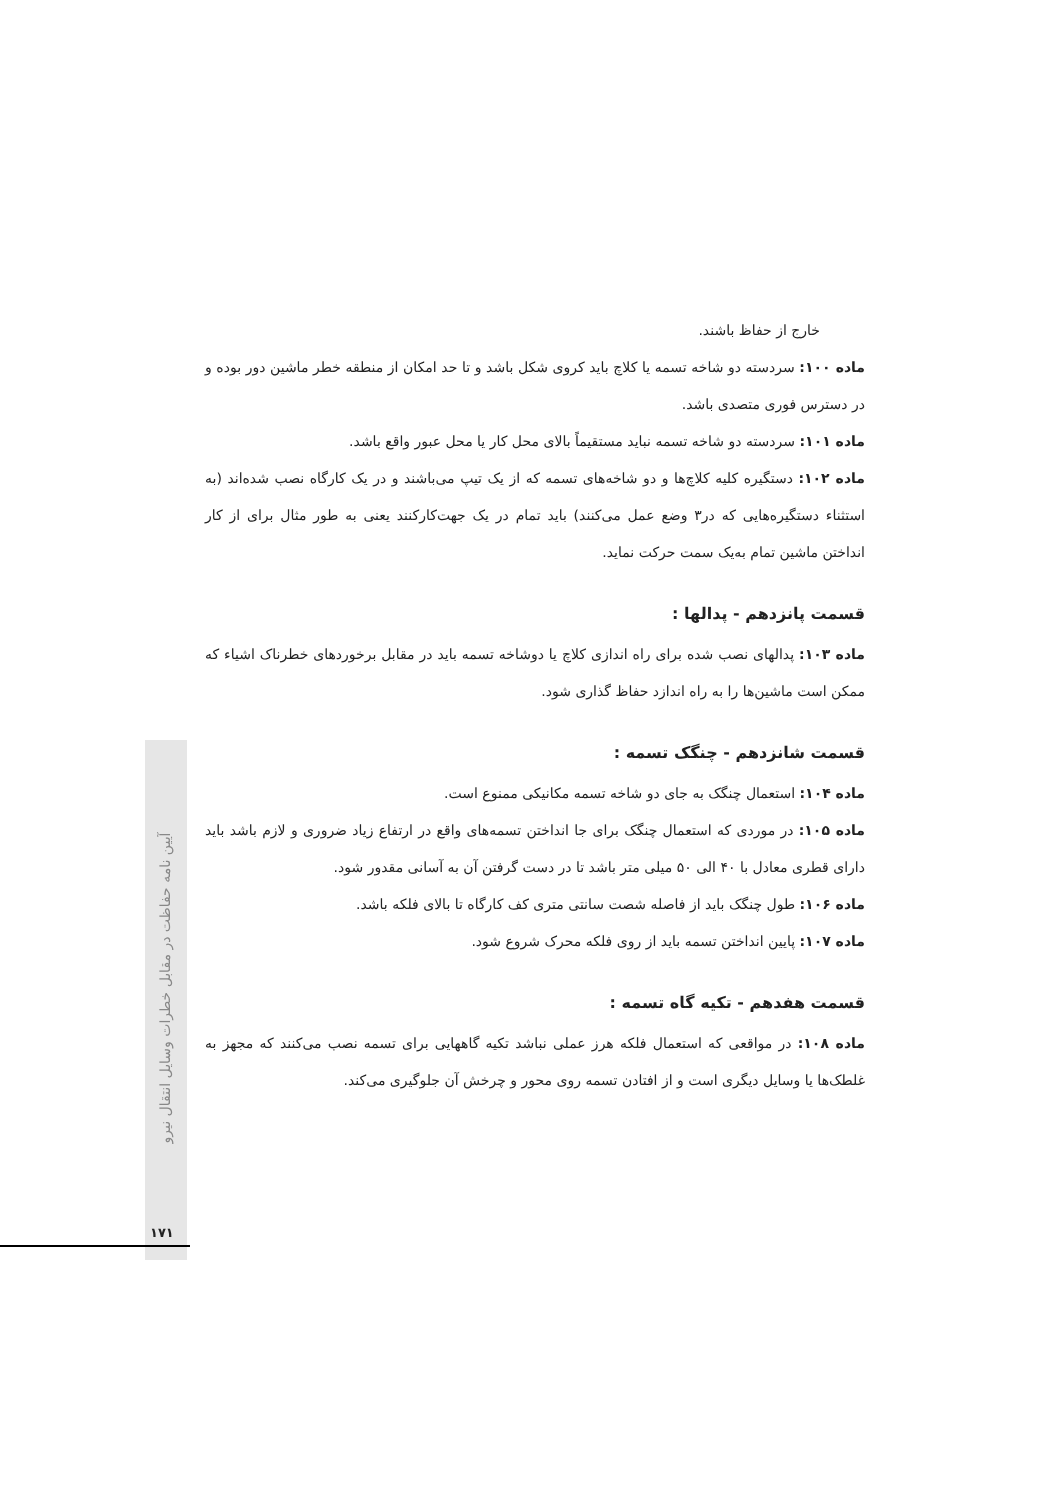آیین نامه حفاظت در مقابل خطرات وسایل انتقال نیرو
۱۷۱
خارج از حفاظ باشند.
ماده ۱۰۰: سردسته دو شاخه تسمه یا کلاچ باید کروی شکل باشد و تا حد امکان از منطقه خطر ماشین دور بوده و در دسترس فوری متصدی باشد.
ماده ۱۰۱: سردسته دو شاخه تسمه نباید مستقیماً بالای محل کار یا محل عبور واقع باشد.
ماده ۱۰۲: دستگیره کلیه کلاچ‌ها و دو شاخه‌های تسمه که از یک تیپ می‌باشند و در یک کارگاه نصب شده‌اند (به استثناء دستگیره‌هایی که در۳ وضع عمل می‌کنند) باید تمام در یک جهت‌کارکنند یعنی به طور مثال برای از کار انداختن ماشین تمام به‌یک سمت حرکت نماید.
قسمت پانزدهم - پدالها :
ماده ۱۰۳: پدالهای نصب شده برای راه اندازی کلاچ یا دوشاخه تسمه باید در مقابل برخوردهای خطرناک اشیاء که ممکن است ماشین‌ها را به راه اندازد حفاظ گذاری شود.
قسمت شانزدهم - چنگک تسمه :
ماده ۱۰۴: استعمال چنگک به جای دو شاخه تسمه مکانیکی ممنوع است.
ماده ۱۰۵: در موردی که استعمال چنگک برای جا انداختن تسمه‌های واقع در ارتفاع زیاد ضروری و لازم باشد باید دارای قطری معادل با ۴۰ الی ۵۰ میلی متر باشد تا در دست گرفتن آن به آسانی مقدور شود.
ماده ۱۰۶: طول چنگک باید از فاصله شصت سانتی متری کف کارگاه تا بالای فلکه باشد.
ماده ۱۰۷: پایین انداختن تسمه باید از روی فلکه محرک شروع شود.
قسمت هفدهم - تکیه گاه تسمه :
ماده ۱۰۸: در مواقعی که استعمال فلکه هرز عملی نباشد تکیه گاههایی برای تسمه نصب می‌کنند که مجهز به غلطک‌ها یا وسایل دیگری است و از افتادن تسمه روی محور و چرخش آن جلوگیری می‌کند.